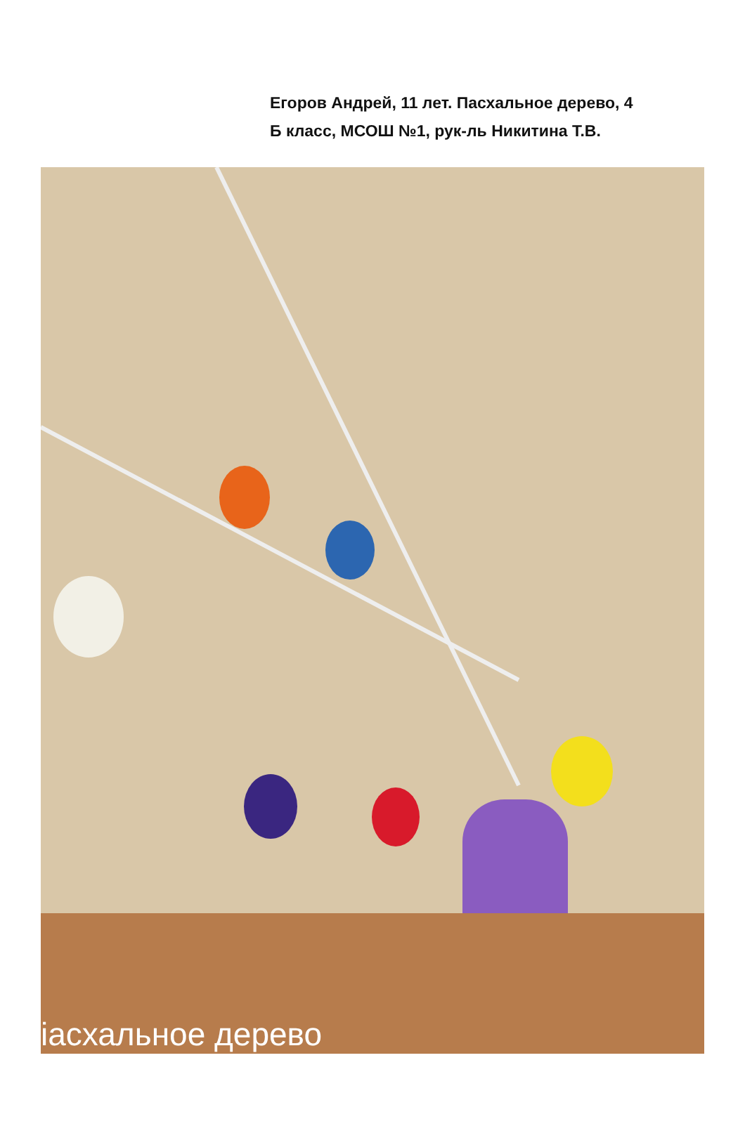Егоров Андрей, 11 лет. Пасхальное дерево, 4
Б класс, МСОШ №1, рук-ль Никитина Т.В.
іасхальное дерево